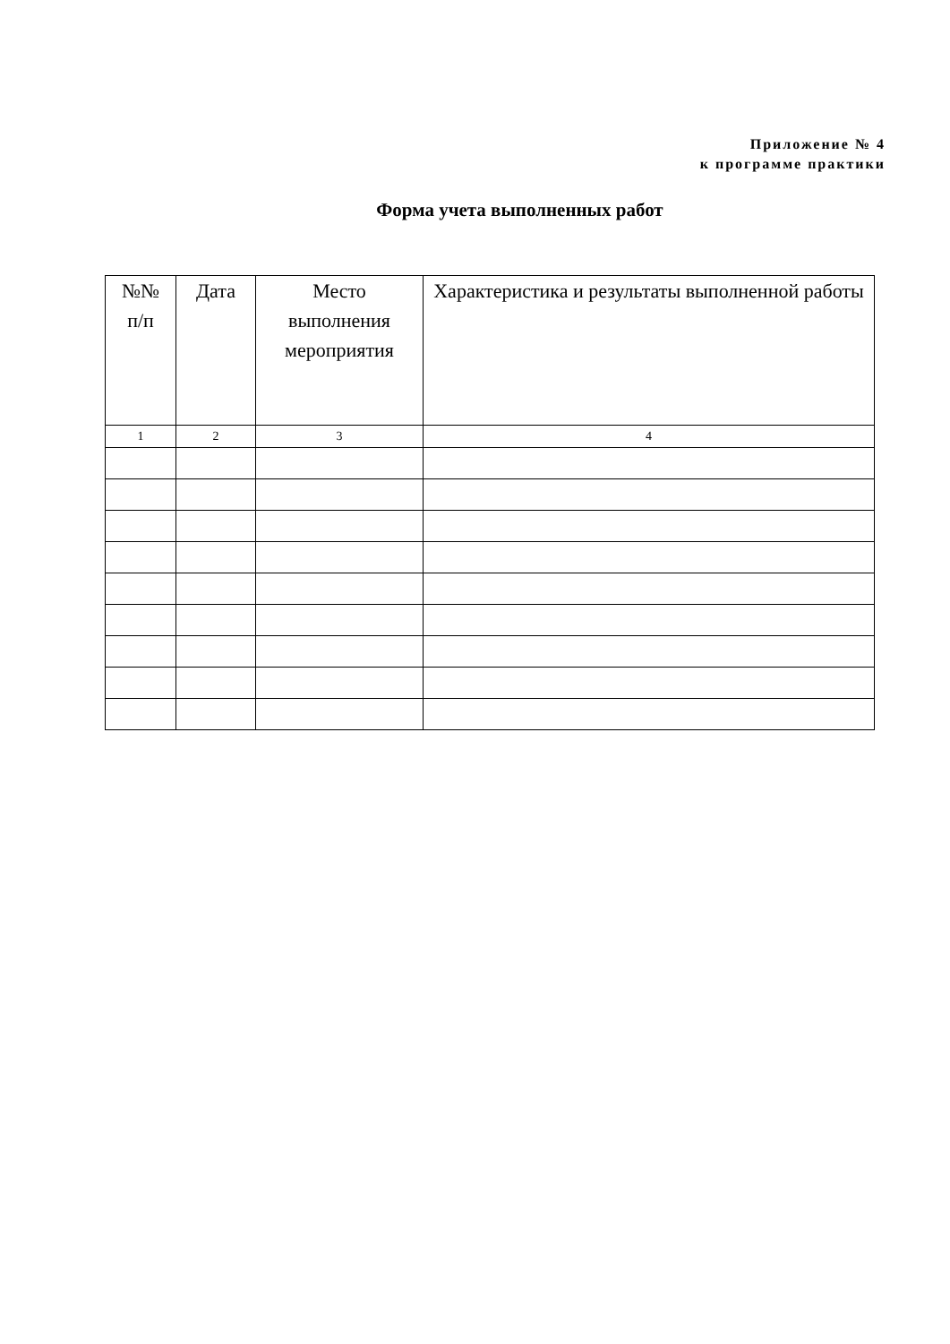Приложение № 4
к программе практики
Форма учета выполненных работ
| №№ п/п | Дата | Место выполнения мероприятия | Характеристика и результаты выполненной работы |
| --- | --- | --- | --- |
| 1 | 2 | 3 | 4 |